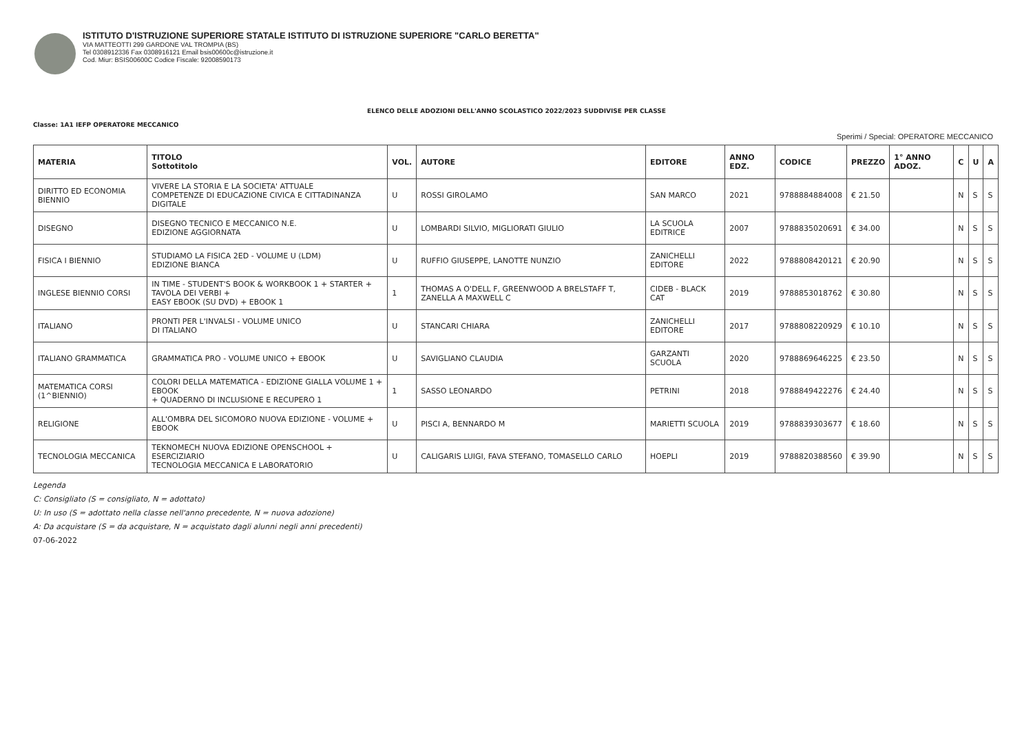ISTITUTO D'ISTRUZIONE SUPERIORE STATALE ISTITUTO DI ISTRUZIONE SUPERIORE "CARLO BERETTA"
VIA MATTEOTTI 299 GARDONE VAL TROMPIA (BS)
Tel 0308912336 Fax 0308916121 Email bsis00600c@istruzione.it
Cod. Miur: BSIS00600C Codice Fiscale: 92008590173
ELENCO DELLE ADOZIONI DELL'ANNO SCOLASTICO 2022/2023 SUDDIVISE PER CLASSE
Classe: 1A1 IEFP OPERATORE MECCANICO
Sperimi / Special: OPERATORE MECCANICO
| MATERIA | TITOLO Sottotitolo | VOL. | AUTORE | EDITORE | ANNO EDZ. | CODICE | PREZZO | 1° ANNO ADOZ. | C | U | A |
| --- | --- | --- | --- | --- | --- | --- | --- | --- | --- | --- | --- |
| DIRITTO ED ECONOMIA BIENNIO | VIVERE LA STORIA E LA SOCIETA' ATTUALE COMPETENZE DI EDUCAZIONE CIVICA E CITTADINANZA DIGITALE | U | ROSSI GIROLAMO | SAN MARCO | 2021 | 9788884884008 | € 21.50 | | N | S | S |
| DISEGNO | DISEGNO TECNICO E MECCANICO N.E. EDIZIONE AGGIORNATA | U | LOMBARDI SILVIO, MIGLIORATI GIULIO | LA SCUOLA EDITRICE | 2007 | 9788835020691 | € 34.00 | | N | S | S |
| FISICA I BIENNIO | STUDIAMO LA FISICA 2ED - VOLUME U (LDM) EDIZIONE BIANCA | U | RUFFIO GIUSEPPE, LANOTTE NUNZIO | ZANICHELLI EDITORE | 2022 | 9788808420121 | € 20.90 | | N | S | S |
| INGLESE BIENNIO CORSI | IN TIME - STUDENT'S BOOK & WORKBOOK 1 + STARTER + TAVOLA DEI VERBI + EASY EBOOK (SU DVD) + EBOOK 1 | 1 | THOMAS A O'DELL F, GREENWOOD A BRELSTAFF T, ZANELLA A MAXWELL C | CIDEB - BLACK CAT | 2019 | 9788853018762 | € 30.80 | | N | S | S |
| ITALIANO | PRONTI PER L'INVALSI - VOLUME UNICO DI ITALIANO | U | STANCARI CHIARA | ZANICHELLI EDITORE | 2017 | 9788808220929 | € 10.10 | | N | S | S |
| ITALIANO GRAMMATICA | GRAMMATICA PRO - VOLUME UNICO + EBOOK | U | SAVIGLIANO CLAUDIA | GARZANTI SCUOLA | 2020 | 9788869646225 | € 23.50 | | N | S | S |
| MATEMATICA CORSI (1^BIENNIO) | COLORI DELLA MATEMATICA - EDIZIONE GIALLA VOLUME 1 + EBOOK + QUADERNO DI INCLUSIONE E RECUPERO 1 | 1 | SASSO LEONARDO | PETRINI | 2018 | 9788849422276 | € 24.40 | | N | S | S |
| RELIGIONE | ALL'OMBRA DEL SICOMORO NUOVA EDIZIONE - VOLUME + EBOOK | U | PISCI A, BENNARDO M | MARIETTI SCUOLA | 2019 | 9788839303677 | € 18.60 | | N | S | S |
| TECNOLOGIA MECCANICA | TEKNOMECH NUOVA EDIZIONE OPENSCHOOL + ESERCIZIARIO TECNOLOGIA MECCANICA E LABORATORIO | U | CALIGARIS LUIGI, FAVA STEFANO, TOMASELLO CARLO | HOEPLI | 2019 | 9788820388560 | € 39.90 | | N | S | S |
Legenda
C: Consigliato (S = consigliato, N = adottato)
U: In uso (S = adottato nella classe nell'anno precedente, N = nuova adozione)
A: Da acquistare (S = da acquistare, N = acquistato dagli alunni negli anni precedenti)
07-06-2022